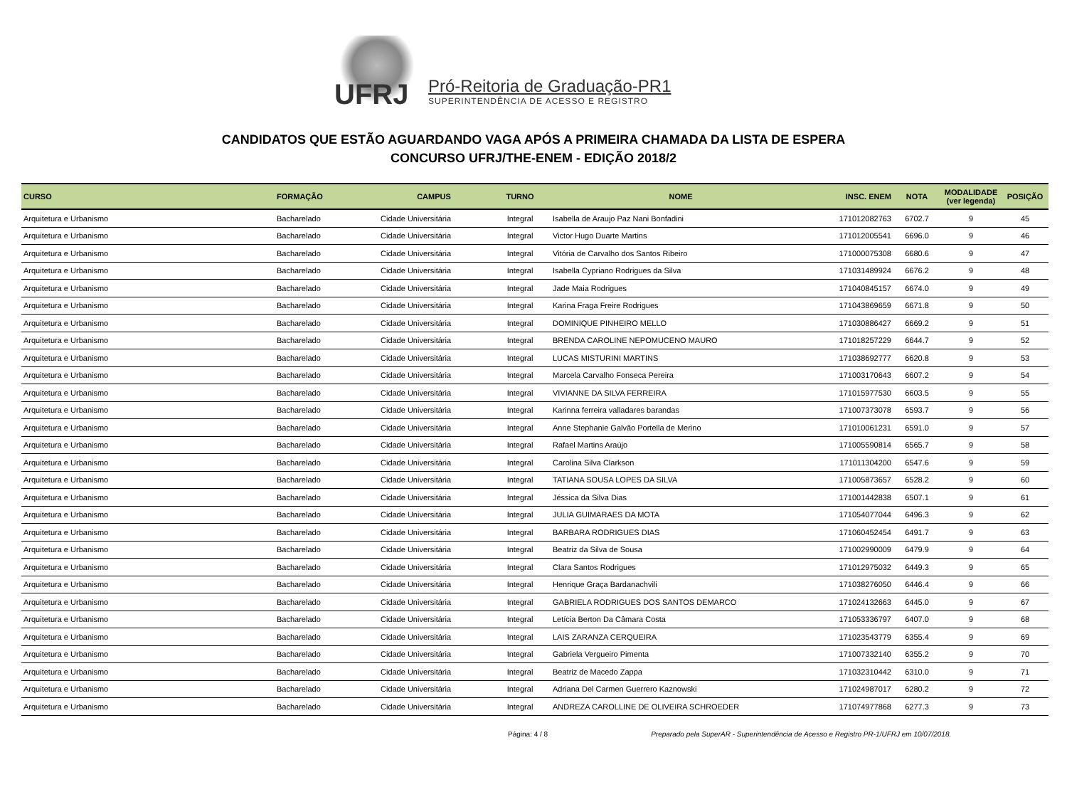UFRJ
Pró-Reitoria de Graduação-PR1
SUPERINTENDÊNCIA DE ACESSO E REGISTRO
CANDIDATOS QUE ESTÃO AGUARDANDO VAGA APÓS A PRIMEIRA CHAMADA DA LISTA DE ESPERA
CONCURSO UFRJ/THE-ENEM - EDIÇÃO 2018/2
| CURSO | FORMAÇÃO | CAMPUS | TURNO | NOME | INSC. ENEM | NOTA | MODALIDADE (ver legenda) | POSIÇÃO |
| --- | --- | --- | --- | --- | --- | --- | --- | --- |
| Arquitetura e Urbanismo | Bacharelado | Cidade Universitária | Integral | Isabella de Araujo Paz Nani Bonfadini | 171012082763 | 6702.7 | 9 | 45 |
| Arquitetura e Urbanismo | Bacharelado | Cidade Universitária | Integral | Victor Hugo Duarte Martins | 171012005541 | 6696.0 | 9 | 46 |
| Arquitetura e Urbanismo | Bacharelado | Cidade Universitária | Integral | Vitória de Carvalho dos Santos Ribeiro | 171000075308 | 6680.6 | 9 | 47 |
| Arquitetura e Urbanismo | Bacharelado | Cidade Universitária | Integral | Isabella Cypriano Rodrigues da Silva | 171031489924 | 6676.2 | 9 | 48 |
| Arquitetura e Urbanismo | Bacharelado | Cidade Universitária | Integral | Jade Maia Rodrigues | 171040845157 | 6674.0 | 9 | 49 |
| Arquitetura e Urbanismo | Bacharelado | Cidade Universitária | Integral | Karina Fraga Freire Rodrigues | 171043869659 | 6671.8 | 9 | 50 |
| Arquitetura e Urbanismo | Bacharelado | Cidade Universitária | Integral | DOMINIQUE PINHEIRO MELLO | 171030886427 | 6669.2 | 9 | 51 |
| Arquitetura e Urbanismo | Bacharelado | Cidade Universitária | Integral | BRENDA CAROLINE NEPOMUCENO MAURO | 171018257229 | 6644.7 | 9 | 52 |
| Arquitetura e Urbanismo | Bacharelado | Cidade Universitária | Integral | LUCAS MISTURINI MARTINS | 171038692777 | 6620.8 | 9 | 53 |
| Arquitetura e Urbanismo | Bacharelado | Cidade Universitária | Integral | Marcela Carvalho Fonseca Pereira | 171003170643 | 6607.2 | 9 | 54 |
| Arquitetura e Urbanismo | Bacharelado | Cidade Universitária | Integral | VIVIANNE DA SILVA FERREIRA | 171015977530 | 6603.5 | 9 | 55 |
| Arquitetura e Urbanismo | Bacharelado | Cidade Universitária | Integral | Karinna ferreira valladares barandas | 171007373078 | 6593.7 | 9 | 56 |
| Arquitetura e Urbanismo | Bacharelado | Cidade Universitária | Integral | Anne Stephanie Galvão Portella de Merino | 171010061231 | 6591.0 | 9 | 57 |
| Arquitetura e Urbanismo | Bacharelado | Cidade Universitária | Integral | Rafael Martins Araújo | 171005590814 | 6565.7 | 9 | 58 |
| Arquitetura e Urbanismo | Bacharelado | Cidade Universitária | Integral | Carolina Silva Clarkson | 171011304200 | 6547.6 | 9 | 59 |
| Arquitetura e Urbanismo | Bacharelado | Cidade Universitária | Integral | TATIANA SOUSA LOPES DA SILVA | 171005873657 | 6528.2 | 9 | 60 |
| Arquitetura e Urbanismo | Bacharelado | Cidade Universitária | Integral | Jéssica da Silva Dias | 171001442838 | 6507.1 | 9 | 61 |
| Arquitetura e Urbanismo | Bacharelado | Cidade Universitária | Integral | JULIA GUIMARAES DA MOTA | 171054077044 | 6496.3 | 9 | 62 |
| Arquitetura e Urbanismo | Bacharelado | Cidade Universitária | Integral | BARBARA RODRIGUES DIAS | 171060452454 | 6491.7 | 9 | 63 |
| Arquitetura e Urbanismo | Bacharelado | Cidade Universitária | Integral | Beatriz da Silva de Sousa | 171002990009 | 6479.9 | 9 | 64 |
| Arquitetura e Urbanismo | Bacharelado | Cidade Universitária | Integral | Clara Santos Rodrigues | 171012975032 | 6449.3 | 9 | 65 |
| Arquitetura e Urbanismo | Bacharelado | Cidade Universitária | Integral | Henrique Graça Bardanachvili | 171038276050 | 6446.4 | 9 | 66 |
| Arquitetura e Urbanismo | Bacharelado | Cidade Universitária | Integral | GABRIELA RODRIGUES DOS SANTOS DEMARCO | 171024132663 | 6445.0 | 9 | 67 |
| Arquitetura e Urbanismo | Bacharelado | Cidade Universitária | Integral | Letícia Berton Da Câmara Costa | 171053336797 | 6407.0 | 9 | 68 |
| Arquitetura e Urbanismo | Bacharelado | Cidade Universitária | Integral | LAIS ZARANZA CERQUEIRA | 171023543779 | 6355.4 | 9 | 69 |
| Arquitetura e Urbanismo | Bacharelado | Cidade Universitária | Integral | Gabriela Vergueiro Pimenta | 171007332140 | 6355.2 | 9 | 70 |
| Arquitetura e Urbanismo | Bacharelado | Cidade Universitária | Integral | Beatriz de Macedo Zappa | 171032310442 | 6310.0 | 9 | 71 |
| Arquitetura e Urbanismo | Bacharelado | Cidade Universitária | Integral | Adriana Del Carmen Guerrero Kaznowski | 171024987017 | 6280.2 | 9 | 72 |
| Arquitetura e Urbanismo | Bacharelado | Cidade Universitária | Integral | ANDREZA CAROLLINE DE OLIVEIRA SCHROEDER | 171074977868 | 6277.3 | 9 | 73 |
Página: 4 / 8 Preparado pela SuperAR - Superintendência de Acesso e Registro PR-1/UFRJ em 10/07/2018.